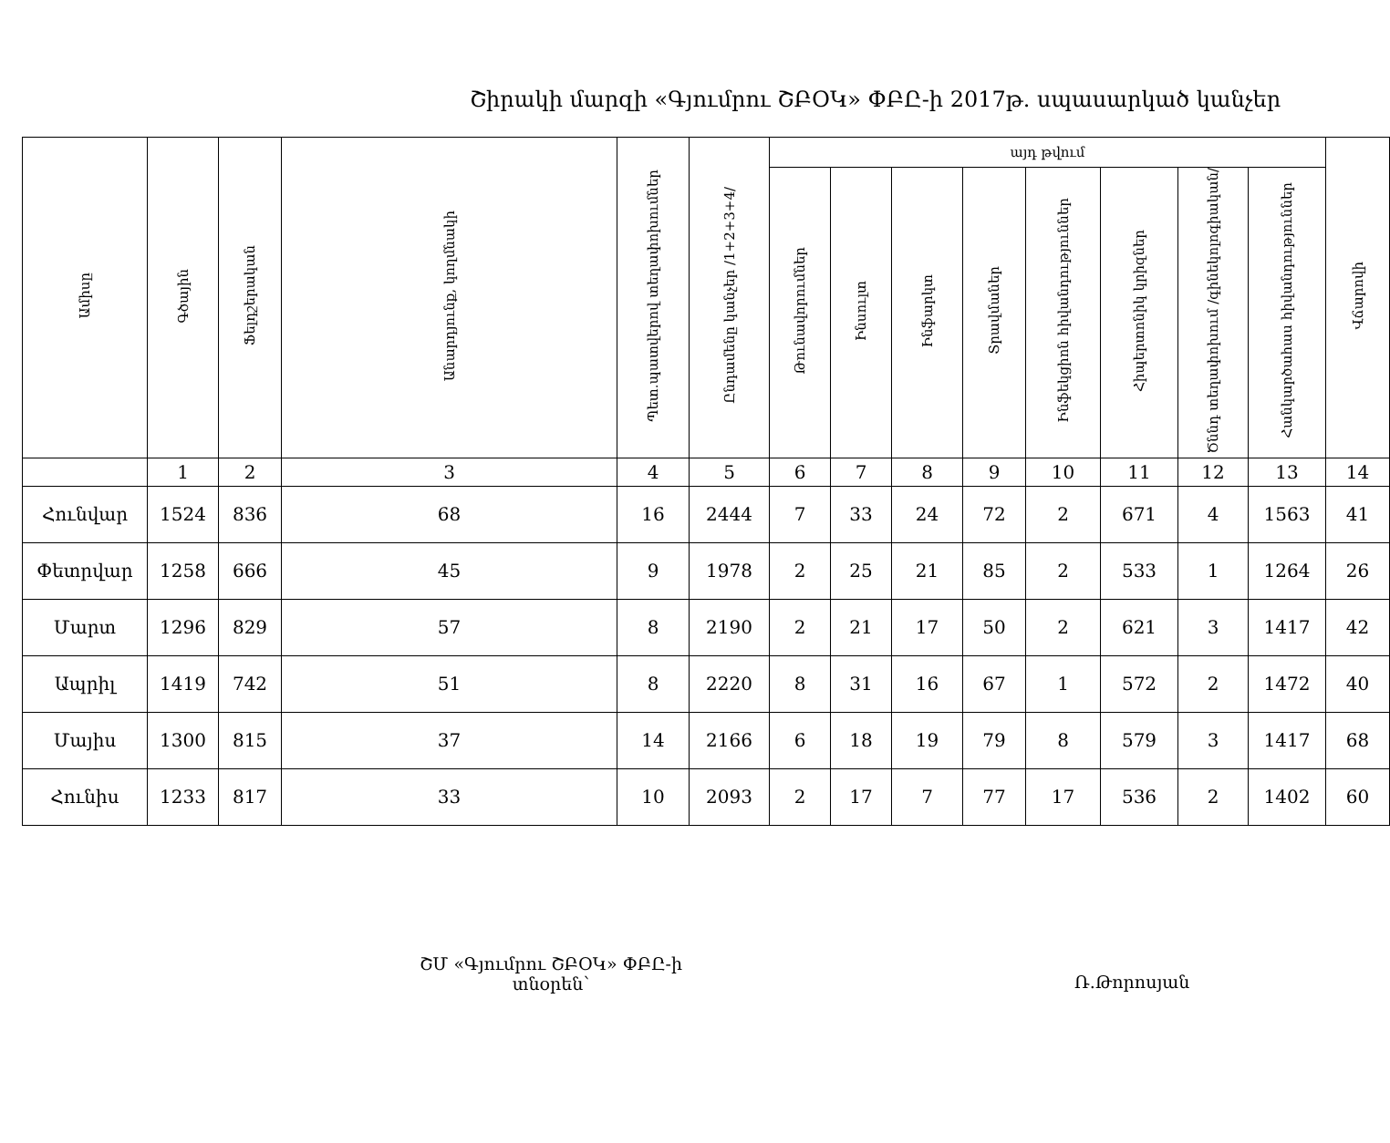Շիրակի մարզի «Գյումրու ՇԲՕԿ» ՓԲԸ-ի 2017թ. սպասարկած կանչեր
| Ամիսը | Գծային | Ֆելդշերական | Անարդյունք, կողմնակի | Պետ.պատվերով տեղափոխումներ | Ընդամենը կանչեր /1+2+3+4/ | այդ թվում | | | | | | | | Վճարովի |
| --- | --- | --- | --- | --- | --- | --- | --- | --- | --- | --- | --- | --- | --- | --- |
| | | | | | | Թունավորումներ | Ինսուլտ | Ինֆարկտ | Տրավմաներ | Ինֆեկցիոն հիվանդություններ | Հիպերտոնիկ կրիզներ | Ծննդ տեղափոխում /գինեկոլոգիական/ | Հանկարծահաս հիվանդություններ | |
| | 1 | 2 | 3 | 4 | 5 | 6 | 7 | 8 | 9 | 10 | 11 | 12 | 13 | 14 |
| Հունվար | 1524 | 836 | 68 | 16 | 2444 | 7 | 33 | 24 | 72 | 2 | 671 | 4 | 1563 | 41 |
| Փետրվար | 1258 | 666 | 45 | 9 | 1978 | 2 | 25 | 21 | 85 | 2 | 533 | 1 | 1264 | 26 |
| Մարտ | 1296 | 829 | 57 | 8 | 2190 | 2 | 21 | 17 | 50 | 2 | 621 | 3 | 1417 | 42 |
| Ապրիլ | 1419 | 742 | 51 | 8 | 2220 | 8 | 31 | 16 | 67 | 1 | 572 | 2 | 1472 | 40 |
| Մայիս | 1300 | 815 | 37 | 14 | 2166 | 6 | 18 | 19 | 79 | 8 | 579 | 3 | 1417 | 68 |
| Հունիս | 1233 | 817 | 33 | 10 | 2093 | 2 | 17 | 7 | 77 | 17 | 536 | 2 | 1402 | 60 |
ՇՄ «Գյումրու ՇԲՕԿ» ՓԲԸ-ի
տնօրեն՝
Ռ.Թորոսյան